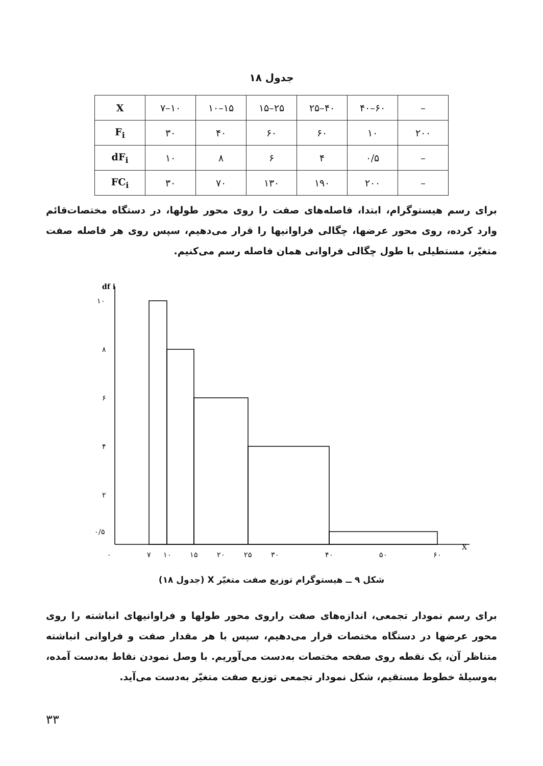جدول ۱۸
| X | ۷–۱۰ | ۱۰–۱۵ | ۱۵–۲۵ | ۲۵–۴۰ | ۴۰–۶۰ | – |
| F<sub>i</sub> | ۳۰ | ۴۰ | ۶۰ | ۶۰ | ۱۰ | ۲۰۰ |
| dF<sub>i</sub> | ۱۰ | ۸ | ۶ | ۴ | ۰/۵ | – |
| FC<sub>i</sub> | ۳۰ | ۷۰ | ۱۳۰ | ۱۹۰ | ۲۰۰ | – |
برای رسم هیستوگرام، ابتدا، فاصله‌های صفت را روی محور طولها، در دستگاه مختصات‌قائم وارد کرده، روی محور عرضها، چگالی فراوانیها را قرار می‌دهیم، سپس روی هر فاصله صفت متغیّر، مستطیلی با طول چگالی فراوانی همان فاصله رسم می‌کنیم.
df i
X
۱۰
۸
۶
۴
۲
۰/۵
۰
۷
۱۰
۱۵
۲۰
۲۵
۳۰
۴۰
۵۰
۶۰
شکل ۹ ــ هیستوگرام توزیع صفت متغیّر X (جدول ۱۸)
برای رسم نمودار تجمعی، اندازه‌های صفت راروی محور طولها و فراوانیهای انباشته را روی محور عرضها در دستگاه مختصات قرار می‌دهیم، سپس با هر مقدار صفت و فراوانی انباشته متناظر آن، یک نقطه روی صفحه مختصات به‌دست می‌آوریم. با وصل نمودن نقاط به‌دست آمده، به‌وسیلهٔ خطوط مستقیم، شکل نمودار تجمعی توزیع صفت متغیّر به‌دست می‌آید.
۳۳